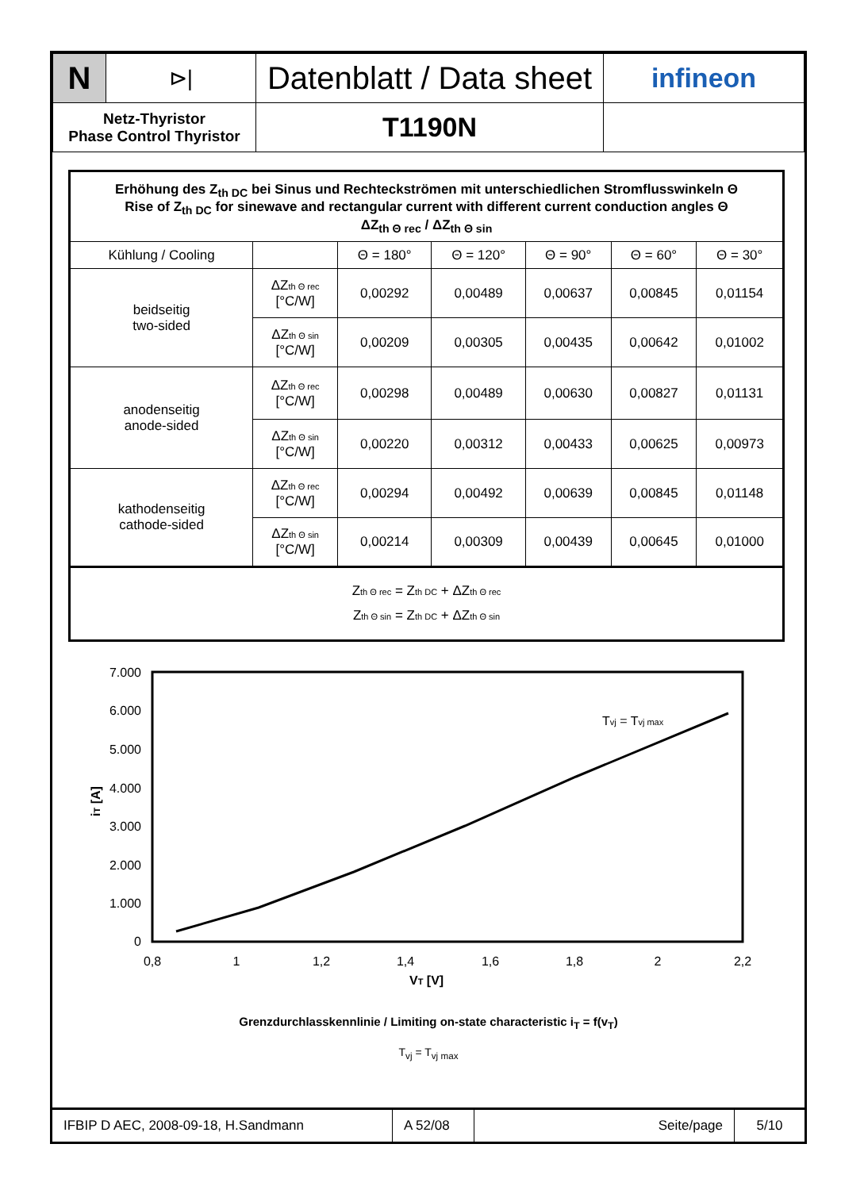| N | ⊳/ | Datenblatt / Data sheet | infineon |
| Netz-Thyristor Phase Control Thyristor | | T1190N | |
| Erhöhung des Z<sub>th DC</sub> bei Sinus und Rechteckströmen mit unterschiedlichen Stromflusswinkeln Θ Rise of Z<sub>th DC</sub> for sinewave and rectangular current with different current conduction angles Θ ΔZ<sub>th Θ rec</sub> / ΔZ<sub>th Θ sin</sub> | | | | | | |
| Kühlung / Cooling | | Θ = 180° | Θ = 120° | Θ = 90° | Θ = 60° | Θ = 30° |
| beidseitig two-sided | ΔZ th Θ rec [°C/W] | 0,00292 | 0,00489 | 0,00637 | 0,00845 | 0,01154 |
| | ΔZ th Θ sin [°C/W] | 0,00209 | 0,00305 | 0,00435 | 0,00642 | 0,01002 |
| anodenseitig anode-sided | ΔZ th Θ rec [°C/W] | 0,00298 | 0,00489 | 0,00630 | 0,00827 | 0,01131 |
| | ΔZ th Θ sin [°C/W] | 0,00220 | 0,00312 | 0,00433 | 0,00625 | 0,00973 |
| kathodenseitig cathode-sided | ΔZ th Θ rec [°C/W] | 0,00294 | 0,00492 | 0,00639 | 0,00845 | 0,01148 |
| | ΔZ th Θ sin [°C/W] | 0,00214 | 0,00309 | 0,00439 | 0,00645 | 0,01000 |
| Z th Θ rec = Z th DC + ΔZ th Θ rec Z th Θ sin = Z th DC + ΔZ th Θ sin | | | | | | |
7.000
6.000
5.000
4.000
3.000
2.000
1.000
0
0,8
1
1,2
1,4
1,6
1,8
2
2,2
VT [V]
iT [A]
Tvj = Tvj max
Grenzdurchlasskennlinie / Limiting on-state characteristic i<sub>T</sub> = f(v<sub>T</sub>)
T<sub>vj</sub> = T<sub>vj max</sub>
| IFBIP D AEC, 2008-09-18, H.Sandmann | A 52/08 | Seite/page | 5/10 |